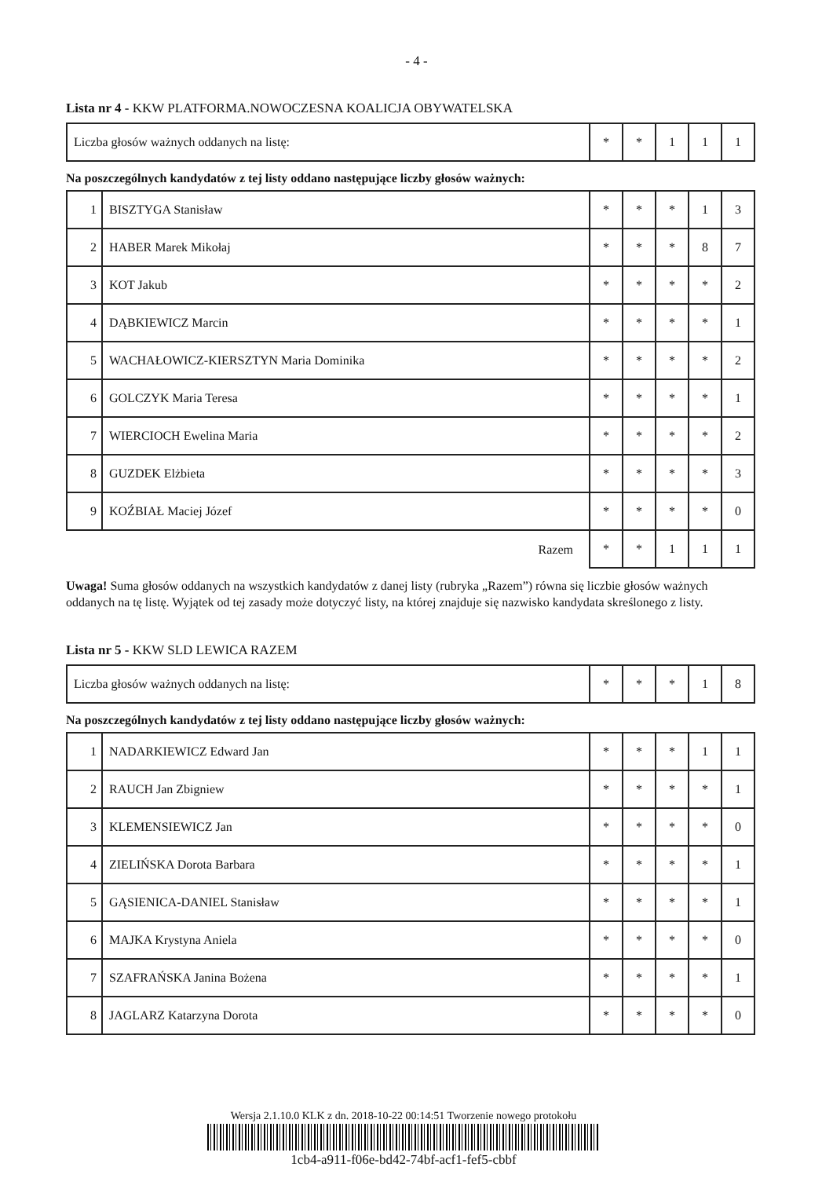- 4 -
Lista nr 4 - KKW PLATFORMA.NOWOCZESNA KOALICJA OBYWATELSKA
| Liczba głosów ważnych oddanych na listę: | * | * | 1 | 1 | 1 |
Na poszczególnych kandydatów z tej listy oddano następujące liczby głosów ważnych:
| 1 | BISZTYGA Stanisław | * | * | * | 1 | 3 |
| 2 | HABER Marek Mikołaj | * | * | * | 8 | 7 |
| 3 | KOT Jakub | * | * | * | * | 2 |
| 4 | DĄBKIEWICZ Marcin | * | * | * | * | 1 |
| 5 | WACHAŁOWICZ-KIERSZTYN Maria Dominika | * | * | * | * | 2 |
| 6 | GOLCZYK Maria Teresa | * | * | * | * | 1 |
| 7 | WIERCIOCH Ewelina Maria | * | * | * | * | 2 |
| 8 | GUZDEK Elżbieta | * | * | * | * | 3 |
| 9 | KOŹBIAŁ Maciej Józef | * | * | * | * | 0 |
| | Razem | * | * | 1 | 1 | 1 |
Uwaga! Suma głosów oddanych na wszystkich kandydatów z danej listy (rubryka „Razem”) równa się liczbie głosów ważnych oddanych na tę listę. Wyjątek od tej zasady może dotyczyć listy, na której znajduje się nazwisko kandydata skreślonego z listy.
Lista nr 5 - KKW SLD LEWICA RAZEM
| Liczba głosów ważnych oddanych na listę: | * | * | * | 1 | 8 |
Na poszczególnych kandydatów z tej listy oddano następujące liczby głosów ważnych:
| 1 | NADARKIEWICZ Edward Jan | * | * | * | 1 | 1 |
| 2 | RAUCH Jan Zbigniew | * | * | * | * | 1 |
| 3 | KLEMENSIEWICZ Jan | * | * | * | * | 0 |
| 4 | ZIELIŃSKA Dorota Barbara | * | * | * | * | 1 |
| 5 | GĄSIENICA-DANIEL Stanisław | * | * | * | * | 1 |
| 6 | MAJKA Krystyna Aniela | * | * | * | * | 0 |
| 7 | SZAFRAŃSKA Janina Bożena | * | * | * | * | 1 |
| 8 | JAGLARZ Katarzyna Dorota | * | * | * | * | 0 |
Wersja 2.1.10.0 KLK z dn. 2018-10-22 00:14:51 Tworzenie nowego protokołu
1cb4-a911-f06e-bd42-74bf-acf1-fef5-cbbf